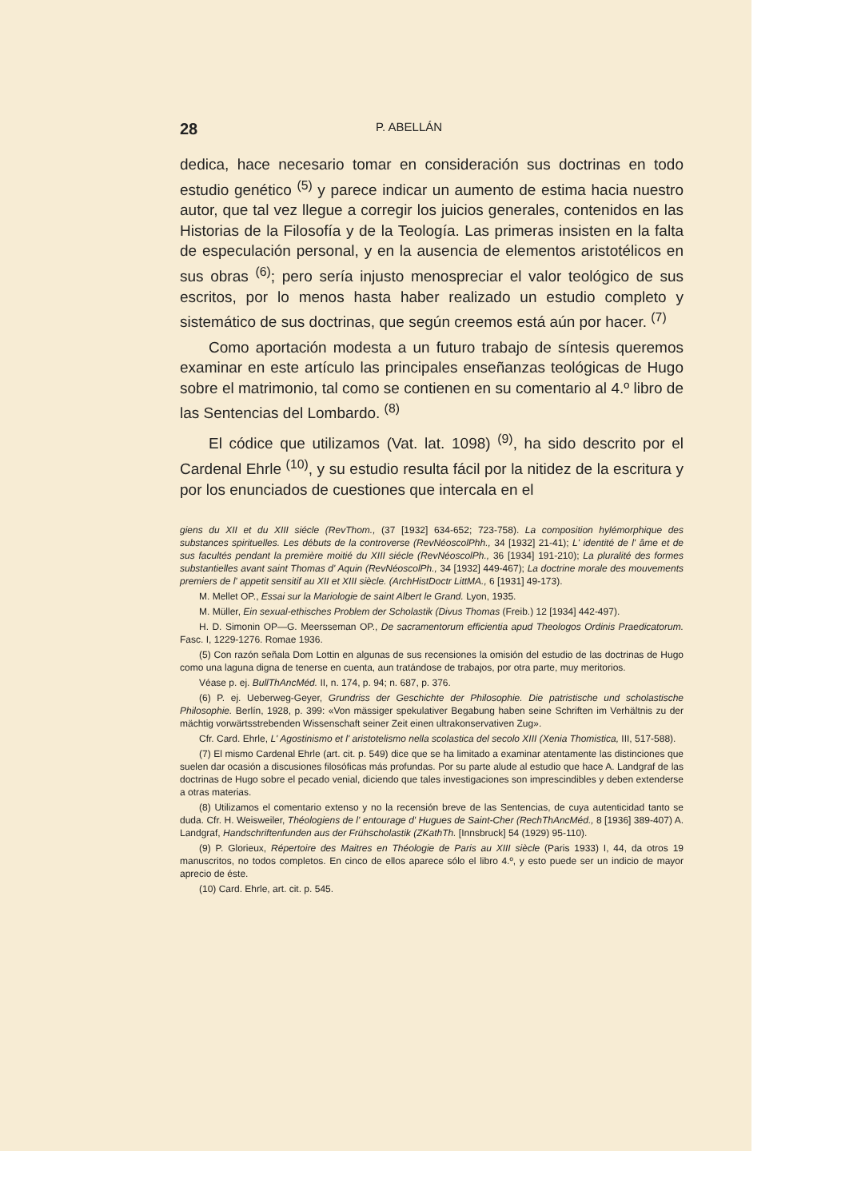28 P. ABELLÁN
dedica, hace necesario tomar en consideración sus doctrinas en todo estudio genético <sup>(5)</sup> y parece indicar un aumento de estima hacia nuestro autor, que tal vez llegue a corregir los juicios generales, contenidos en las Historias de la Filosofía y de la Teología. Las primeras insisten en la falta de especulación personal, y en la ausencia de elementos aristotélicos en sus obras <sup>(6)</sup>; pero sería injusto menospreciar el valor teológico de sus escritos, por lo menos hasta haber realizado un estudio completo y sistemático de sus doctrinas, que según creemos está aún por hacer. <sup>(7)</sup>
Como aportación modesta a un futuro trabajo de síntesis queremos examinar en este artículo las principales enseñanzas teológicas de Hugo sobre el matrimonio, tal como se contienen en su comentario al 4.º libro de las Sentencias del Lombardo. <sup>(8)</sup>
El códice que utilizamos (Vat. lat. 1098) <sup>(9)</sup>, ha sido descrito por el Cardenal Ehrle <sup>(10)</sup>, y su estudio resulta fácil por la nitidez de la escritura y por los enunciados de cuestiones que intercala en el
giens du XII et du XIII siécle (RevThom., (37 [1932] 634-652; 723-758). La composition hylémorphique des substances spirituelles. Les débuts de la controverse (RevNéoscolPhh., 34 [1932] 21-41); L' identité de l' âme et de sus facultés pendant la première moitié du XIII siécle (RevNéoscolPh., 36 [1934] 191-210); La pluralité des formes substantielles avant saint Thomas d' Aquin (RevNéoscolPh., 34 [1932] 449-467); La doctrine morale des mouvements premiers de l' appetit sensitif au XII et XIII siècle. (ArchHistDoctr LittMA., 6 [1931] 49-173).
M. Mellet OP., Essai sur la Mariologie de saint Albert le Grand. Lyon, 1935.
M. Müller, Ein sexual-ethisches Problem der Scholastik (Divus Thomas (Freib.) 12 [1934] 442-497).
H. D. Simonin OP—G. Meersseman OP., De sacramentorum efficientia apud Theologos Ordinis Praedicatorum. Fasc. I, 1229-1276. Romae 1936.
(5) Con razón señala Dom Lottin en algunas de sus recensiones la omisión del estudio de las doctrinas de Hugo como una laguna digna de tenerse en cuenta, aun tratándose de trabajos, por otra parte, muy meritorios.
Véase p. ej. BullThAncMéd. II, n. 174, p. 94; n. 687, p. 376.
(6) P. ej. Ueberweg-Geyer, Grundriss der Geschichte der Philosophie. Die patristische und scholastische Philosophie. Berlín, 1928, p. 399: «Von mässiger spekulativer Begabung haben seine Schriften im Verhältnis zu der mächtig vorwärtsstrebenden Wissenschaft seiner Zeit einen ultrakonservativen Zug».
Cfr. Card. Ehrle, L' Agostinismo et l' aristotelismo nella scolastica del secolo XIII (Xenia Thomistica, III, 517-588).
(7) El mismo Cardenal Ehrle (art. cit. p. 549) dice que se ha limitado a examinar atentamente las distinciones que suelen dar ocasión a discusiones filosóficas más profundas. Por su parte alude al estudio que hace A. Landgraf de las doctrinas de Hugo sobre el pecado venial, diciendo que tales investigaciones son imprescindibles y deben extenderse a otras materias.
(8) Utilizamos el comentario extenso y no la recensión breve de las Sentencias, de cuya autenticidad tanto se duda. Cfr. H. Weisweiler, Théologiens de l' entourage d' Hugues de Saint-Cher (RechThAncMéd., 8 [1936] 389-407) A. Landgraf, Handschriftenfunden aus der Frühscholastik (ZKathTh. [Innsbruck] 54 (1929) 95-110).
(9) P. Glorieux, Répertoire des Maitres en Théologie de Paris au XIII siècle (Paris 1933) I, 44, da otros 19 manuscritos, no todos completos. En cinco de ellos aparece sólo el libro 4.º, y esto puede ser un indicio de mayor aprecio de éste.
(10) Card. Ehrle, art. cit. p. 545.